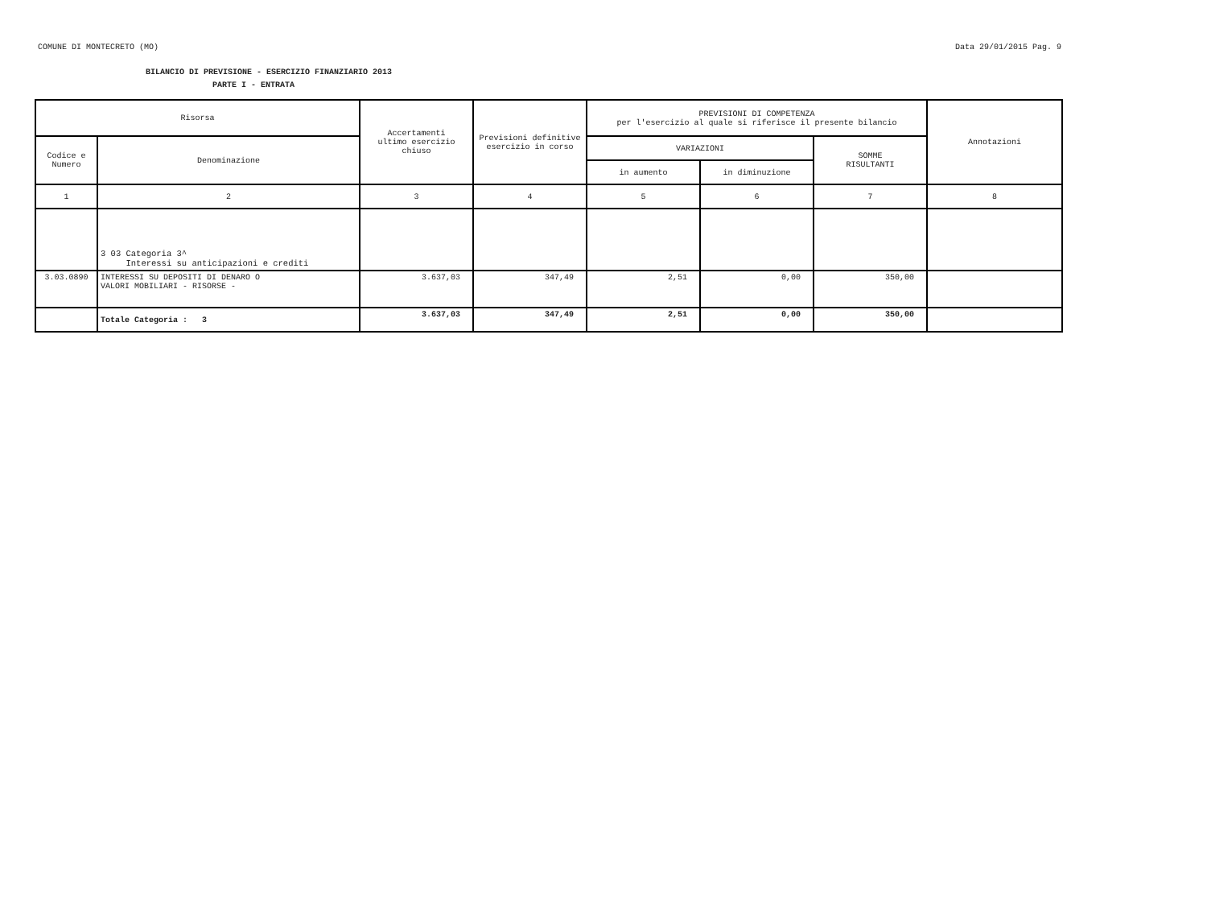COMUNE DI MONTECRETO (MO) Data 29/01/2015 Pag. 9
BILANCIO DI PREVISIONE - ESERCIZIO FINANZIARIO 2013
PARTE I - ENTRATA
| Risorsa | | Accertamenti ultimo esercizio chiuso | Previsioni definitive esercizio in corso | PREVISIONI DI COMPETENZA per l'esercizio al quale si riferisce il presente bilancio | | | Annotazioni |
| --- | --- | --- | --- | --- | --- | --- | --- |
| Codice e Numero | Denominazione | | | VARIAZIONI | | SOMME RISULTANTI | |
| | | | | in aumento | in diminuzione | | |
| 1 | 2 | 3 | 4 | 5 | 6 | 7 | 8 |
| | 3 03 Categoria 3^ Interessi su anticipazioni e crediti | | | | | | |
| 3.03.0890 | INTERESSI SU DEPOSITI DI DENARO O VALORI MOBILIARI - RISORSE - | 3.637,03 | 347,49 | 2,51 | 0,00 | 350,00 | |
| | Totale Categoria : 3 | 3.637,03 | 347,49 | 2,51 | 0,00 | 350,00 | |